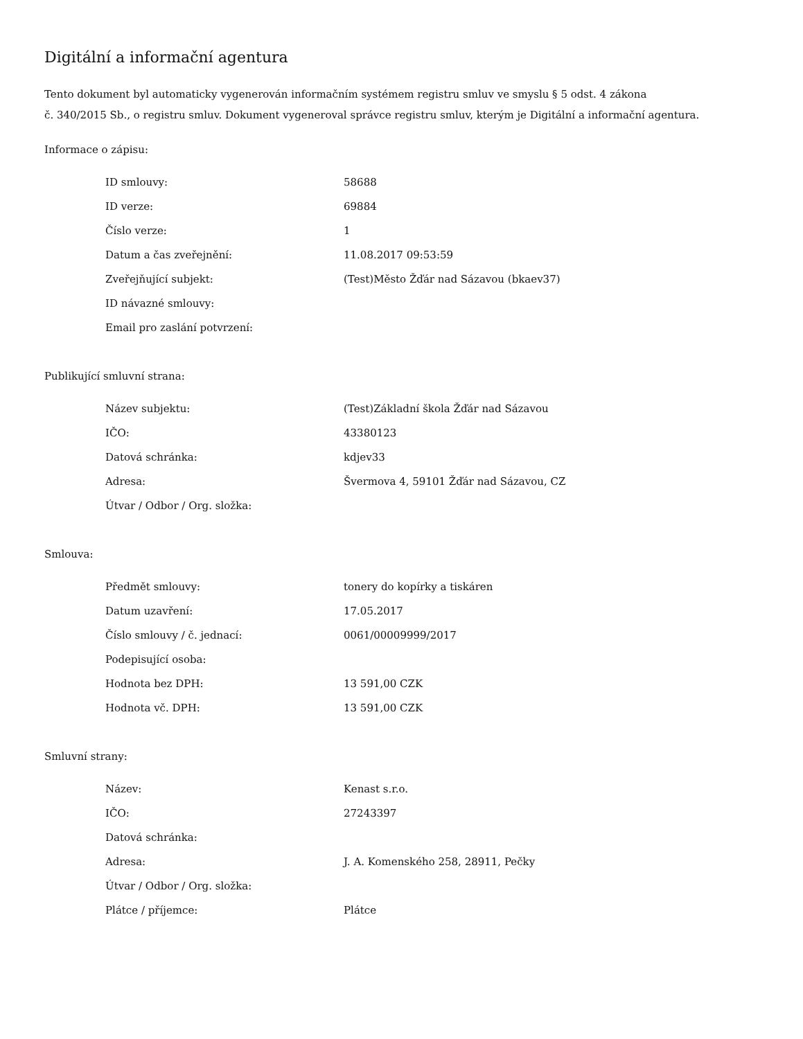Digitální a informační agentura
Tento dokument byl automaticky vygenerován informačním systémem registru smluv ve smyslu § 5 odst. 4 zákona
č. 340/2015 Sb., o registru smluv. Dokument vygeneroval správce registru smluv, kterým je Digitální a informační agentura.
Informace o zápisu:
| ID smlouvy: | 58688 |
| ID verze: | 69884 |
| Číslo verze: | 1 |
| Datum a čas zveřejnění: | 11.08.2017 09:53:59 |
| Zveřejňující subjekt: | (Test)Město Žďár nad Sázavou (bkaev37) |
| ID návazné smlouvy: | |
| Email pro zaslání potvrzení: | |
Publikující smluvní strana:
| Název subjektu: | (Test)Základní škola Žďár nad Sázavou |
| IČO: | 43380123 |
| Datová schránka: | kdjev33 |
| Adresa: | Švermova 4, 59101 Žďár nad Sázavou, CZ |
| Útvar / Odbor / Org. složka: | |
Smlouva:
| Předmět smlouvy: | tonery do kopírky a tiskáren |
| Datum uzavření: | 17.05.2017 |
| Číslo smlouvy / č. jednací: | 0061/00009999/2017 |
| Podepisující osoba: | |
| Hodnota bez DPH: | 13 591,00 CZK |
| Hodnota vč. DPH: | 13 591,00 CZK |
Smluvní strany:
| Název: | Kenast s.r.o. |
| IČO: | 27243397 |
| Datová schránka: | |
| Adresa: | J. A. Komenského 258, 28911, Pečky |
| Útvar / Odbor / Org. složka: | |
| Plátce / příjemce: | Plátce |